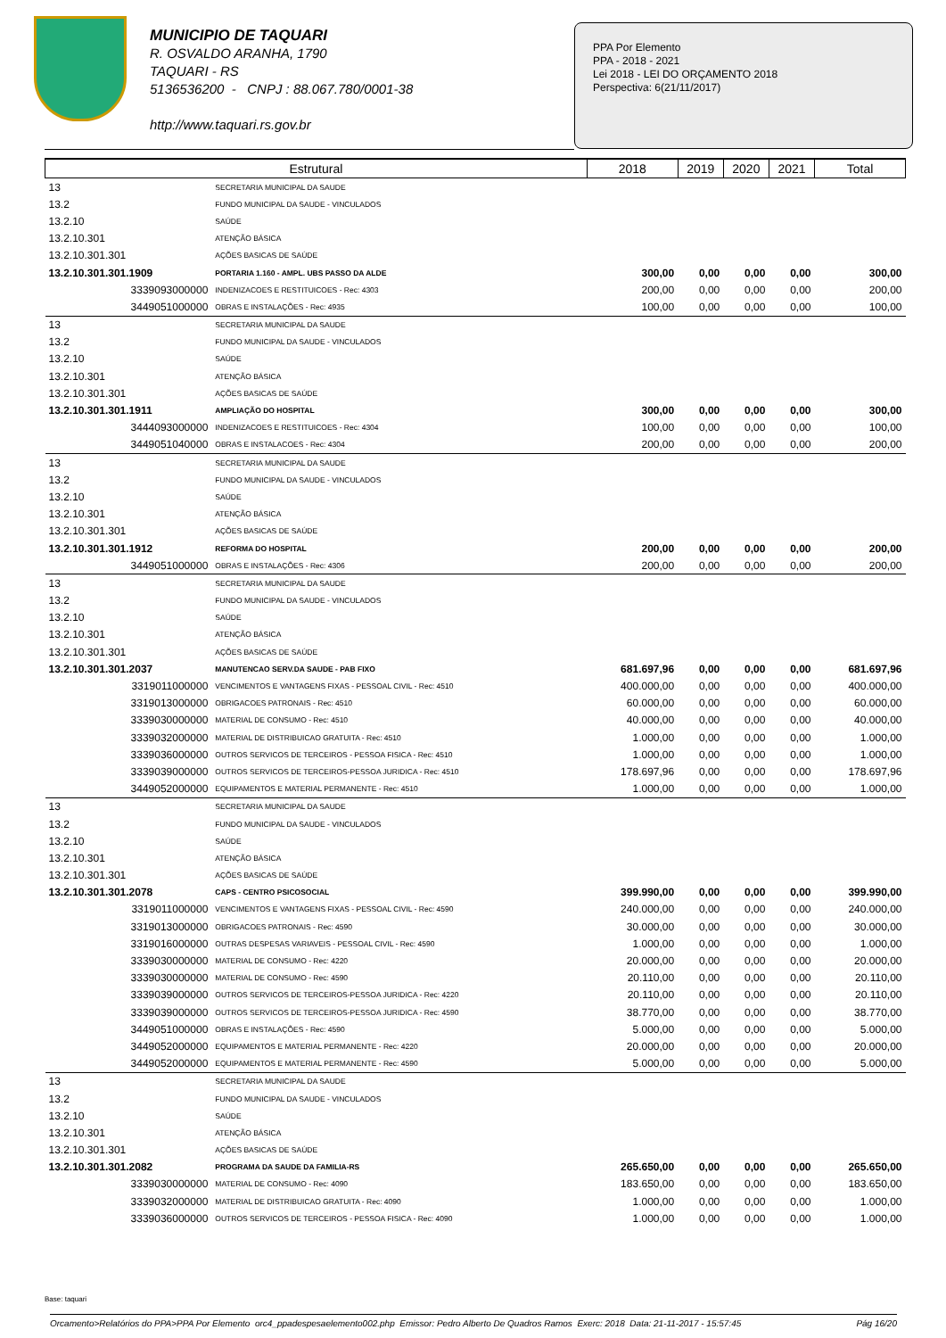MUNICIPIO DE TAQUARI
R. OSVALDO ARANHA, 1790
TAQUARI - RS
5136536200 - CNPJ : 88.067.780/0001-38
http://www.taquari.rs.gov.br
PPA Por Elemento
PPA - 2018 - 2021
Lei 2018 - LEI DO ORÇAMENTO 2018
Perspectiva: 6(21/11/2017)
| Estrutural | | 2018 | 2019 | 2020 | 2021 | Total |
| --- | --- | --- | --- | --- | --- | --- |
| 13 | SECRETARIA MUNICIPAL DA SAUDE | | | | | |
| 13.2 | FUNDO MUNICIPAL DA SAUDE - VINCULADOS | | | | | |
| 13.2.10 | SAÚDE | | | | | |
| 13.2.10.301 | ATENÇÃO BÁSICA | | | | | |
| 13.2.10.301.301 | AÇÕES BASICAS DE SAÚDE | | | | | |
| 13.2.10.301.301.1909 | PORTARIA 1.160 - AMPL. UBS PASSO DA ALDE | 300,00 | 0,00 | 0,00 | 0,00 | 300,00 |
| 3339093000000 | INDENIZACOES E RESTITUICOES - Rec: 4303 | 200,00 | 0,00 | 0,00 | 0,00 | 200,00 |
| 3449051000000 | OBRAS E INSTALAÇÕES - Rec: 4935 | 100,00 | 0,00 | 0,00 | 0,00 | 100,00 |
| 13 | SECRETARIA MUNICIPAL DA SAUDE | | | | | |
| 13.2 | FUNDO MUNICIPAL DA SAUDE - VINCULADOS | | | | | |
| 13.2.10 | SAÚDE | | | | | |
| 13.2.10.301 | ATENÇÃO BÁSICA | | | | | |
| 13.2.10.301.301 | AÇÕES BASICAS DE SAÚDE | | | | | |
| 13.2.10.301.301.1911 | AMPLIAÇÃO DO HOSPITAL | 300,00 | 0,00 | 0,00 | 0,00 | 300,00 |
| 3444093000000 | INDENIZACOES E RESTITUICOES - Rec: 4304 | 100,00 | 0,00 | 0,00 | 0,00 | 100,00 |
| 3449051040000 | OBRAS E INSTALACOES - Rec: 4304 | 200,00 | 0,00 | 0,00 | 0,00 | 200,00 |
| 13 | SECRETARIA MUNICIPAL DA SAUDE | | | | | |
| 13.2 | FUNDO MUNICIPAL DA SAUDE - VINCULADOS | | | | | |
| 13.2.10 | SAÚDE | | | | | |
| 13.2.10.301 | ATENÇÃO BÁSICA | | | | | |
| 13.2.10.301.301 | AÇÕES BASICAS DE SAÚDE | | | | | |
| 13.2.10.301.301.1912 | REFORMA DO HOSPITAL | 200,00 | 0,00 | 0,00 | 0,00 | 200,00 |
| 3449051000000 | OBRAS E INSTALAÇÕES - Rec: 4306 | 200,00 | 0,00 | 0,00 | 0,00 | 200,00 |
| 13 | SECRETARIA MUNICIPAL DA SAUDE | | | | | |
| 13.2 | FUNDO MUNICIPAL DA SAUDE - VINCULADOS | | | | | |
| 13.2.10 | SAÚDE | | | | | |
| 13.2.10.301 | ATENÇÃO BÁSICA | | | | | |
| 13.2.10.301.301 | AÇÕES BASICAS DE SAÚDE | | | | | |
| 13.2.10.301.301.2037 | MANUTENCAO SERV.DA SAUDE - PAB FIXO | 681.697,96 | 0,00 | 0,00 | 0,00 | 681.697,96 |
| 3319011000000 | VENCIMENTOS E VANTAGENS FIXAS - PESSOAL CIVIL - Rec: 4510 | 400.000,00 | 0,00 | 0,00 | 0,00 | 400.000,00 |
| 3319013000000 | OBRIGACOES PATRONAIS - Rec: 4510 | 60.000,00 | 0,00 | 0,00 | 0,00 | 60.000,00 |
| 3339030000000 | MATERIAL DE CONSUMO - Rec: 4510 | 40.000,00 | 0,00 | 0,00 | 0,00 | 40.000,00 |
| 3339032000000 | MATERIAL DE DISTRIBUICAO GRATUITA - Rec: 4510 | 1.000,00 | 0,00 | 0,00 | 0,00 | 1.000,00 |
| 3339036000000 | OUTROS SERVICOS DE TERCEIROS - PESSOA FISICA - Rec: 4510 | 1.000,00 | 0,00 | 0,00 | 0,00 | 1.000,00 |
| 3339039000000 | OUTROS SERVICOS DE TERCEIROS-PESSOA JURIDICA - Rec: 4510 | 178.697,96 | 0,00 | 0,00 | 0,00 | 178.697,96 |
| 3449052000000 | EQUIPAMENTOS E MATERIAL PERMANENTE - Rec: 4510 | 1.000,00 | 0,00 | 0,00 | 0,00 | 1.000,00 |
| 13 | SECRETARIA MUNICIPAL DA SAUDE | | | | | |
| 13.2 | FUNDO MUNICIPAL DA SAUDE - VINCULADOS | | | | | |
| 13.2.10 | SAÚDE | | | | | |
| 13.2.10.301 | ATENÇÃO BÁSICA | | | | | |
| 13.2.10.301.301 | AÇÕES BASICAS DE SAÚDE | | | | | |
| 13.2.10.301.301.2078 | CAPS - CENTRO PSICOSOCIAL | 399.990,00 | 0,00 | 0,00 | 0,00 | 399.990,00 |
| 3319011000000 | VENCIMENTOS E VANTAGENS FIXAS - PESSOAL CIVIL - Rec: 4590 | 240.000,00 | 0,00 | 0,00 | 0,00 | 240.000,00 |
| 3319013000000 | OBRIGACOES PATRONAIS - Rec: 4590 | 30.000,00 | 0,00 | 0,00 | 0,00 | 30.000,00 |
| 3319016000000 | OUTRAS DESPESAS VARIAVEIS - PESSOAL CIVIL - Rec: 4590 | 1.000,00 | 0,00 | 0,00 | 0,00 | 1.000,00 |
| 3339030000000 | MATERIAL DE CONSUMO - Rec: 4220 | 20.000,00 | 0,00 | 0,00 | 0,00 | 20.000,00 |
| 3339030000000 | MATERIAL DE CONSUMO - Rec: 4590 | 20.110,00 | 0,00 | 0,00 | 0,00 | 20.110,00 |
| 3339039000000 | OUTROS SERVICOS DE TERCEIROS-PESSOA JURIDICA - Rec: 4220 | 20.110,00 | 0,00 | 0,00 | 0,00 | 20.110,00 |
| 3339039000000 | OUTROS SERVICOS DE TERCEIROS-PESSOA JURIDICA - Rec: 4590 | 38.770,00 | 0,00 | 0,00 | 0,00 | 38.770,00 |
| 3449051000000 | OBRAS E INSTALAÇÕES - Rec: 4590 | 5.000,00 | 0,00 | 0,00 | 0,00 | 5.000,00 |
| 3449052000000 | EQUIPAMENTOS E MATERIAL PERMANENTE - Rec: 4220 | 20.000,00 | 0,00 | 0,00 | 0,00 | 20.000,00 |
| 3449052000000 | EQUIPAMENTOS E MATERIAL PERMANENTE - Rec: 4590 | 5.000,00 | 0,00 | 0,00 | 0,00 | 5.000,00 |
| 13 | SECRETARIA MUNICIPAL DA SAUDE | | | | | |
| 13.2 | FUNDO MUNICIPAL DA SAUDE - VINCULADOS | | | | | |
| 13.2.10 | SAÚDE | | | | | |
| 13.2.10.301 | ATENÇÃO BÁSICA | | | | | |
| 13.2.10.301.301 | AÇÕES BASICAS DE SAÚDE | | | | | |
| 13.2.10.301.301.2082 | PROGRAMA DA SAUDE DA FAMILIA-RS | 265.650,00 | 0,00 | 0,00 | 0,00 | 265.650,00 |
| 3339030000000 | MATERIAL DE CONSUMO - Rec: 4090 | 183.650,00 | 0,00 | 0,00 | 0,00 | 183.650,00 |
| 3339032000000 | MATERIAL DE DISTRIBUICAO GRATUITA - Rec: 4090 | 1.000,00 | 0,00 | 0,00 | 0,00 | 1.000,00 |
| 3339036000000 | OUTROS SERVICOS DE TERCEIROS - PESSOA FISICA - Rec: 4090 | 1.000,00 | 0,00 | 0,00 | 0,00 | 1.000,00 |
Base: taquari
Orcamento>Relatórios do PPA>PPA Por Elemento orc4_ppadespesaelemento002.php Emissor: Pedro Alberto De Quadros Ramos Exerc: 2018 Data: 21-11-2017 - 15:57:45 Pág 16/20